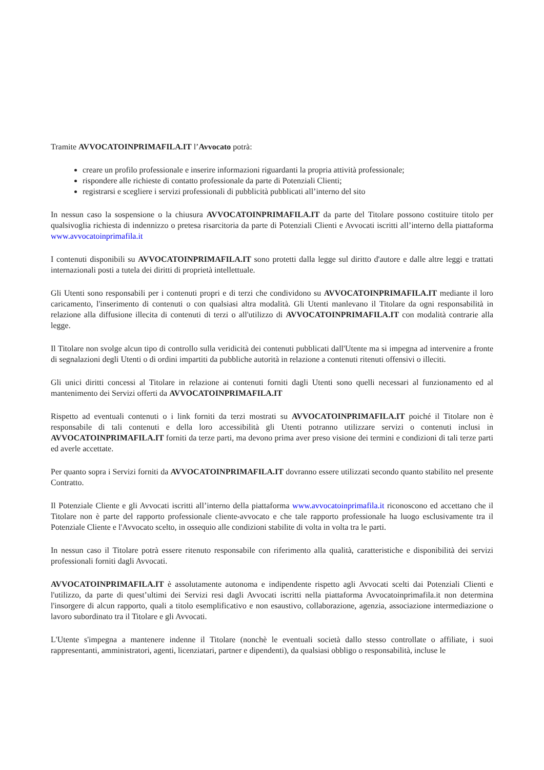Tramite AVVOCATOINPRIMAFILA.IT l’Avvocato potrà:
creare un profilo professionale e inserire informazioni riguardanti la propria attività professionale;
rispondere alle richieste di contatto professionale da parte di Potenziali Clienti;
registrarsi e scegliere i servizi professionali di pubblicità pubblicati all’interno del sito
In nessun caso la sospensione o la chiusura AVVOCATOINPRIMAFILA.IT da parte del Titolare possono costituire titolo per qualsivoglia richiesta di indennizzo o pretesa risarcitoria da parte di Potenziali Clienti e Avvocati iscritti all’interno della piattaforma www.avvocatoinprimafila.it
I contenuti disponibili su AVVOCATOINPRIMAFILA.IT sono protetti dalla legge sul diritto d'autore e dalle altre leggi e trattati internazionali posti a tutela dei diritti di proprietà intellettuale.
Gli Utenti sono responsabili per i contenuti propri e di terzi che condividono su AVVOCATOINPRIMAFILA.IT mediante il loro caricamento, l'inserimento di contenuti o con qualsiasi altra modalità. Gli Utenti manlevano il Titolare da ogni responsabilità in relazione alla diffusione illecita di contenuti di terzi o all'utilizzo di AVVOCATOINPRIMAFILA.IT con modalità contrarie alla legge.
Il Titolare non svolge alcun tipo di controllo sulla veridicità dei contenuti pubblicati dall'Utente ma si impegna ad intervenire a fronte di segnalazioni degli Utenti o di ordini impartiti da pubbliche autorità in relazione a contenuti ritenuti offensivi o illeciti.
Gli unici diritti concessi al Titolare in relazione ai contenuti forniti dagli Utenti sono quelli necessari al funzionamento ed al mantenimento dei Servizi offerti da AVVOCATOINPRIMAFILA.IT
Rispetto ad eventuali contenuti o i link forniti da terzi mostrati su AVVOCATOINPRIMAFILA.IT poiché il Titolare non è responsabile di tali contenuti e della loro accessibilità gli Utenti potranno utilizzare servizi o contenuti inclusi in AVVOCATOINPRIMAFILA.IT forniti da terze parti, ma devono prima aver preso visione dei termini e condizioni di tali terze parti ed averle accettate.
Per quanto sopra i Servizi forniti da AVVOCATOINPRIMAFILA.IT dovranno essere utilizzati secondo quanto stabilito nel presente Contratto.
Il Potenziale Cliente e gli Avvocati iscritti all’interno della piattaforma www.avvocatoinprimafila.it riconoscono ed accettano che il Titolare non è parte del rapporto professionale cliente-avvocato e che tale rapporto professionale ha luogo esclusivamente tra il Potenziale Cliente e l'Avvocato scelto, in ossequio alle condizioni stabilite di volta in volta tra le parti.
In nessun caso il Titolare potrà essere ritenuto responsabile con riferimento alla qualità, caratteristiche e disponibilità dei servizi professionali forniti dagli Avvocati.
AVVOCATOINPRIMAFILA.IT è assolutamente autonoma e indipendente rispetto agli Avvocati scelti dai Potenziali Clienti e l'utilizzo, da parte di quest’ultimi dei Servizi resi dagli Avvocati iscritti nella piattaforma Avvocatoinprimafila.it non determina l'insorgere di alcun rapporto, quali a titolo esemplificativo e non esaustivo, collaborazione, agenzia, associazione intermediazione o lavoro subordinato tra il Titolare e gli Avvocati.
L'Utente s'impegna a mantenere indenne il Titolare (nonchè le eventuali società dallo stesso controllate o affiliate, i suoi rappresentanti, amministratori, agenti, licenziatari, partner e dipendenti), da qualsiasi obbligo o responsabilità, incluse le